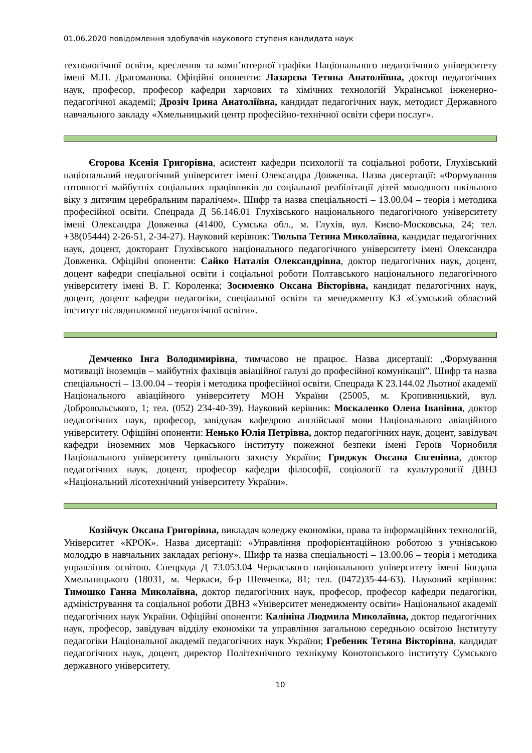01.06.2020 повідомлення здобувачів наукового ступеня кандидата наук
технологічної освіти, креслення та комп’ютерної графіки Національного педагогічного університету імені М.П. Драгоманова. Офіційні опоненти: Лазарєва Тетяна Анатоліївна, доктор педагогічних наук, професор, професор кафедри харчових та хімічних технологій Української інженерно-педагогічної академії; Дрозіч Ірина Анатоліївна, кандидат педагогічних наук, методист Державного навчального закладу «Хмельницький центр професійно-технічної освіти сфери послуг».
Єгорова Ксенія Григорівна, асистент кафедри психології та соціальної роботи, Глухівський національний педагогічний університет імені Олександра Довженка. Назва дисертації: «Формування готовності майбутніх соціальних працівників до соціальної реабілітації дітей молодшого шкільного віку з дитячим церебральним паралічем». Шифр та назва спеціальності – 13.00.04 – теорія і методика професійної освіти. Спецрада Д 56.146.01 Глухівського національного педагогічного університету імені Олександра Довженка (41400, Сумська обл., м. Глухів, вул. Києво-Московська, 24; тел. +38(05444) 2-26-51, 2-34-27). Науковий керівник: Тюльпа Тетяна Миколаївна, кандидат педагогічних наук, доцент, докторант Глухівського національного педагогічного університету імені Олександра Довженка. Офіційні опоненти: Сайко Наталія Олександрівна, доктор педагогічних наук, доцент, доцент кафедри спеціальної освіти і соціальної роботи Полтавського національного педагогічного університету імені В. Г. Короленка; Зосименко Оксана Вікторівна, кандидат педагогічних наук, доцент, доцент кафедри педагогіки, спеціальної освіти та менеджменту КЗ «Сумський обласний інститут післядипломної педагогічної освіти».
Демченко Інга Володимирівна, тимчасово не працює. Назва дисертації: „Формування мотивації іноземців – майбутніх фахівців авіаційної галузі до професійної комунікації”. Шифр та назва спеціальності – 13.00.04 – теорія і методика професійної освіти. Спецрада К 23.144.02 Льотної академії Національного авіаційного університету МОН України (25005, м. Кропивницький, вул. Добровольського, 1; тел. (052) 234-40-39). Науковий керівник: Москаленко Олена Іванівна, доктор педагогічних наук, професор, завідувач кафедрою англійської мови Національного авіаційного університету. Офіційні опоненти: Ненько Юлія Петрівна, доктор педагогічних наук, доцент, завідувач кафедри іноземних мов Черкаського інституту пожежної безпеки імені Героїв Чорнобиля Національного університету цивільного захисту України; Гриджук Оксана Євгенівна, доктор педагогічних наук, доцент, професор кафедри філософії, соціології та культурології ДВНЗ «Національний лісотехнічний університету України».
Козійчук Оксана Григорівна, викладач коледжу економіки, права та інформаційних технологій, Університет «КРОК». Назва дисертації: «Управління профорієнтаційною роботою з учнівською молоддю в навчальних закладах регіону». Шифр та назва спеціальності – 13.00.06 – теорія і методика управління освітою. Спецрада Д 73.053.04 Черкаського національного університету імені Богдана Хмельницького (18031, м. Черкаси, б-р Шевченка, 81; тел. (0472)35-44-63). Науковий керівник: Тимошко Ганна Миколаївна, доктор педагогічних наук, професор, професор кафедри педагогіки, адміністрування та соціальної роботи ДВНЗ «Університет менеджменту освіти» Національної академії педагогічних наук України. Офіційні опоненти: Калініна Людмила Миколаївна, доктор педагогічних наук, професор, завідувач відділу економіки та управління загальною середньою освітою Інституту педагогіки Національної академії педагогічних наук України; Гребеник Тетяна Вікторівна, кандидат педагогічних наук, доцент, директор Політехнічного технікуму Конотопського інституту Сумського державного університету.
10